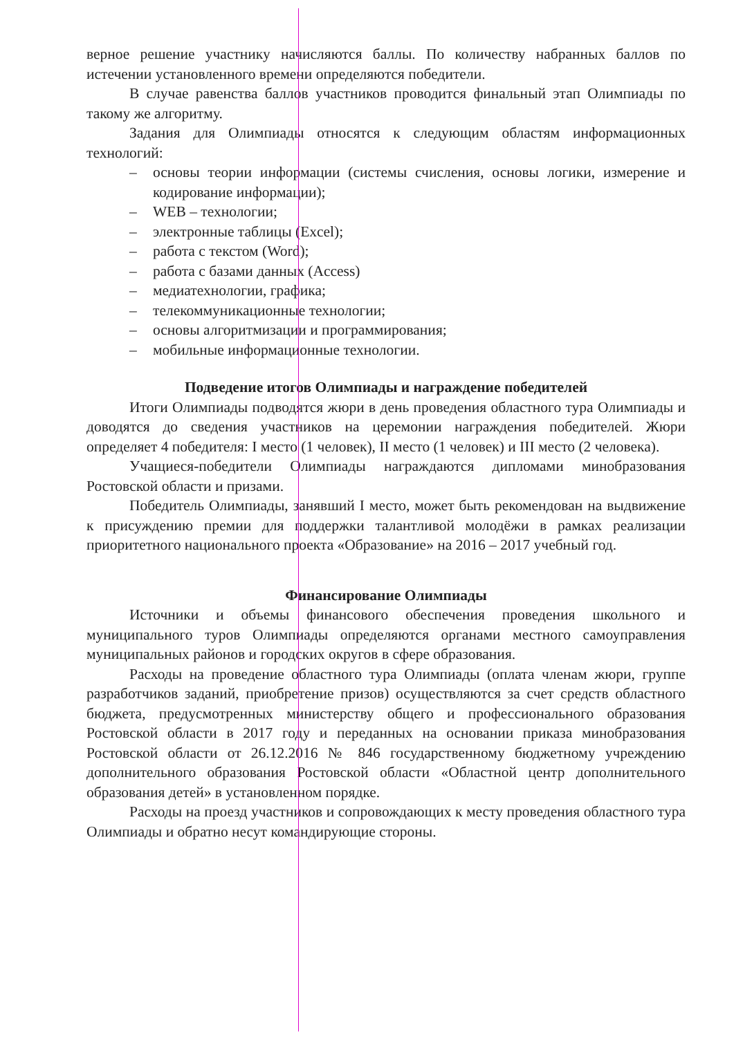верное решение участнику начисляются баллы. По количеству набранных баллов по истечении установленного времени определяются победители.
В случае равенства баллов участников проводится финальный этап Олимпиады по такому же алгоритму.
Задания для Олимпиады относятся к следующим областям информационных технологий:
– основы теории информации (системы счисления, основы логики, измерение и кодирование информации);
– WEB – технологии;
– электронные таблицы (Excel);
– работа с текстом (Word);
– работа с базами данных (Access)
– медиатехнологии, графика;
– телекоммуникационные технологии;
– основы алгоритмизации и программирования;
– мобильные информационные технологии.
Подведение итогов Олимпиады и награждение победителей
Итоги Олимпиады подводятся жюри в день проведения областного тура Олимпиады и доводятся до сведения участников на церемонии награждения победителей. Жюри определяет 4 победителя: I место (1 человек), II место (1 человек) и III место (2 человека).
Учащиеся-победители Олимпиады награждаются дипломами минобразования Ростовской области и призами.
Победитель Олимпиады, занявший I место, может быть рекомендован на выдвижение к присуждению премии для поддержки талантливой молодёжи в рамках реализации приоритетного национального проекта «Образование» на 2016 – 2017 учебный год.
Финансирование Олимпиады
Источники и объемы финансового обеспечения проведения школьного и муниципального туров Олимпиады определяются органами местного самоуправления муниципальных районов и городских округов в сфере образования.
Расходы на проведение областного тура Олимпиады (оплата членам жюри, группе разработчиков заданий, приобретение призов) осуществляются за счет средств областного бюджета, предусмотренных министерству общего и профессионального образования Ростовской области в 2017 году и переданных на основании приказа минобразования Ростовской области от 26.12.2016 № 846 государственному бюджетному учреждению дополнительного образования Ростовской области «Областной центр дополнительного образования детей» в установленном порядке.
Расходы на проезд участников и сопровождающих к месту проведения областного тура Олимпиады и обратно несут командирующие стороны.